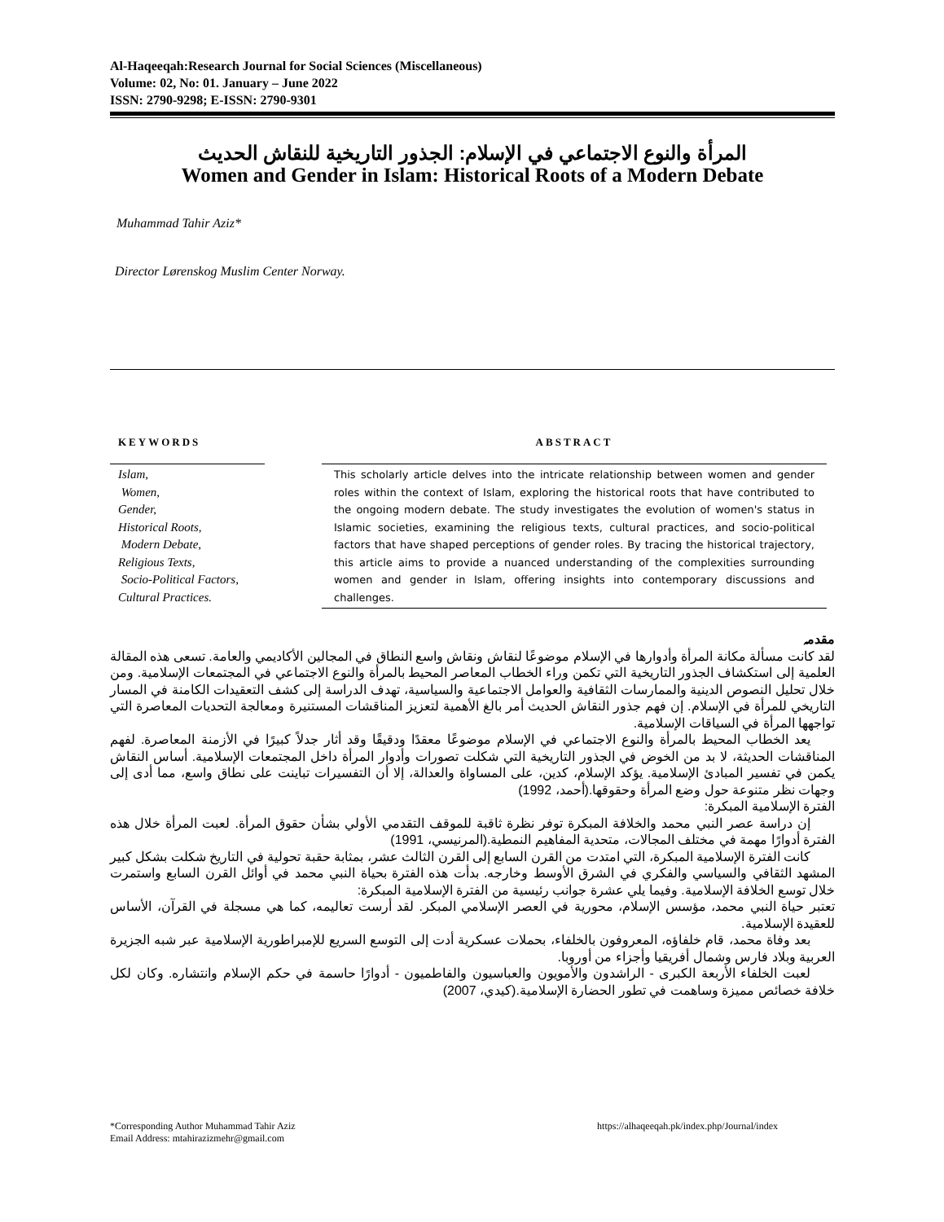Al-Haqeeqah:Research Journal for Social Sciences (Miscellaneous)
Volume: 02, No: 01. January – June 2022
ISSN: 2790-9298; E-ISSN: 2790-9301
المرأة والنوع الاجتماعي في الإسلام: الجذور التاريخية للنقاش الحديث
Women and Gender in Islam: Historical Roots of a Modern Debate
Muhammad Tahir Aziz*
Director Lørenskog Muslim Center Norway.
KEYWORDS
Islam,
Women,
Gender,
Historical Roots,
Modern Debate,
Religious Texts,
Socio-Political Factors,
Cultural Practices.
ABSTRACT
This scholarly article delves into the intricate relationship between women and gender roles within the context of Islam, exploring the historical roots that have contributed to the ongoing modern debate. The study investigates the evolution of women's status in Islamic societies, examining the religious texts, cultural practices, and socio-political factors that have shaped perceptions of gender roles. By tracing the historical trajectory, this article aims to provide a nuanced understanding of the complexities surrounding women and gender in Islam, offering insights into contemporary discussions and challenges.
مقدمہ
لقد كانت مسألة مكانة المرأة وأدوارها في الإسلام موضوعًا لنقاش ونقاش واسع النطاق في المجالين الأكاديمي والعامة. تسعى هذه المقالة العلمية إلى استكشاف الجذور التاريخية التي تكمن وراء الخطاب المعاصر المحيط بالمرأة والنوع الاجتماعي في المجتمعات الإسلامية. ومن خلال تحليل النصوص الدينية والممارسات الثقافية والعوامل الاجتماعية والسياسية، تهدف الدراسة إلى كشف التعقيدات الكامنة في المسار التاريخي للمرأة في الإسلام. إن فهم جذور النقاش الحديث أمر بالغ الأهمية لتعزيز المناقشات المستنيرة ومعالجة التحديات المعاصرة التي تواجهها المرأة في السياقات الإسلامية.
يعد الخطاب المحيط بالمرأة والنوع الاجتماعي في الإسلام موضوعًا معقدًا ودقيقًا وقد أثار جدلاً كبيرًا في الأزمنة المعاصرة. لفهم المناقشات الحديثة، لا بد من الخوض في الجذور التاريخية التي شكلت تصورات وأدوار المرأة داخل المجتمعات الإسلامية. أساس النقاش يكمن في تفسير المبادئ الإسلامية. يؤكد الإسلام، كدين، على المساواة والعدالة، إلا أن التفسيرات تباينت على نطاق واسع، مما أدى إلى وجهات نظر متنوعة حول وضع المرأة وحقوقها.(أحمد، 1992)
الفترة الإسلامية المبكرة:
إن دراسة عصر النبي محمد والخلافة المبكرة توفر نظرة ثاقبة للموقف التقدمي الأولي بشأن حقوق المرأة. لعبت المرأة خلال هذه الفترة أدوارًا مهمة في مختلف المجالات، متحدية المفاهيم النمطية.(المرنيسي، 1991)
كانت الفترة الإسلامية المبكرة، التي امتدت من القرن السابع إلى القرن الثالث عشر، بمثابة حقبة تحولية في التاريخ شكلت بشكل كبير المشهد الثقافي والسياسي والفكري في الشرق الأوسط وخارجه. بدأت هذه الفترة بحياة النبي محمد في أوائل القرن السابع واستمرت خلال توسع الخلافة الإسلامية. وفيما يلي عشرة جوانب رئيسية من الفترة الإسلامية المبكرة:
تعتبر حياة النبي محمد، مؤسس الإسلام، محورية في العصر الإسلامي المبكر. لقد أرست تعاليمه، كما هي مسجلة في القرآن، الأساس للعقيدة الإسلامية.
بعد وفاة محمد، قام خلفاؤه، المعروفون بالخلفاء، بحملات عسكرية أدت إلى التوسع السريع للإمبراطورية الإسلامية عبر شبه الجزيرة العربية وبلاد فارس وشمال أفريقيا وأجزاء من أوروبا.
لعبت الخلفاء الأربعة الكبرى - الراشدون والأمويون والعباسيون والفاطميون - أدوارًا حاسمة في حكم الإسلام وانتشاره. وكان لكل خلافة خصائص مميزة وساهمت في تطور الحضارة الإسلامية.(كيدي، 2007)
*Corresponding Author Muhammad Tahir Aziz
Email Address: mtahirazizmehr@gmail.com
https://alhaqeeqah.pk/index.php/Journal/index